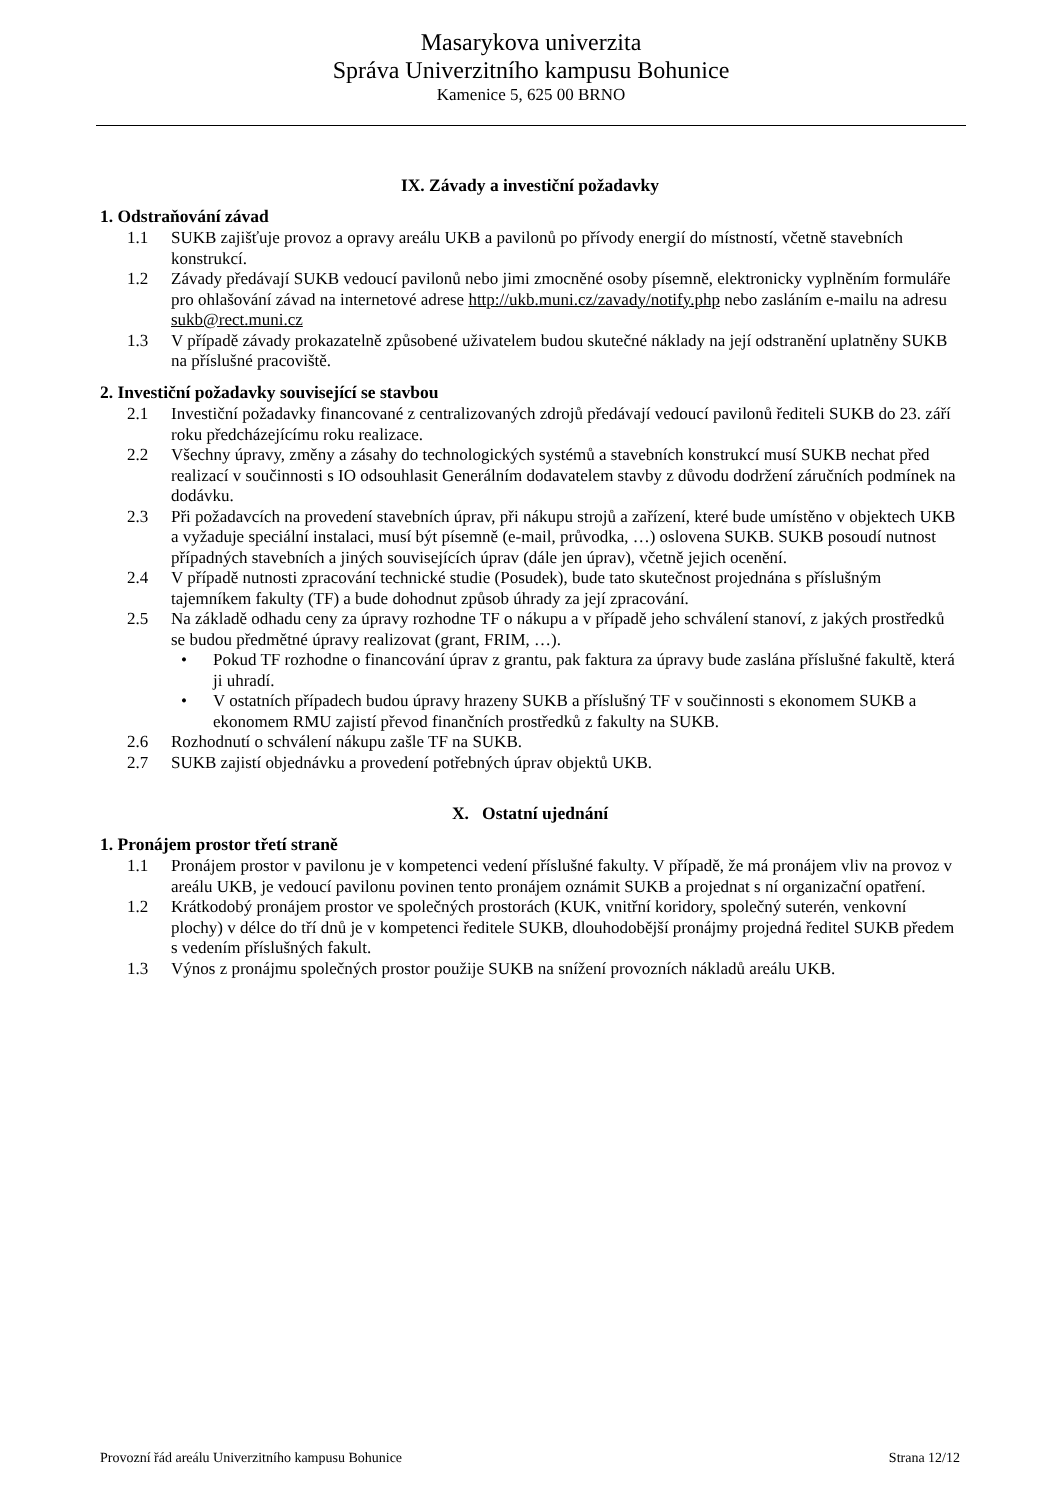Masarykova univerzita
Správa Univerzitního kampusu Bohunice
Kamenice 5, 625 00 BRNO
IX. Závady a investiční požadavky
1. Odstraňování závad
1.1 SUKB zajišťuje provoz a opravy areálu UKB a pavilonů po přívody energií do místností, včetně stavebních konstrukcí.
1.2 Závady předávají SUKB vedoucí pavilonů nebo jimi zmocněné osoby písemně, elektronicky vyplněním formuláře pro ohlašování závad na internetové adrese http://ukb.muni.cz/zavady/notify.php nebo zasláním e-mailu na adresu sukb@rect.muni.cz
1.3 V případě závady prokazatelně způsobené uživatelem budou skutečné náklady na její odstranění uplatněny SUKB na příslušné pracoviště.
2. Investiční požadavky související se stavbou
2.1 Investiční požadavky financované z centralizovaných zdrojů předávají vedoucí pavilonů řediteli SUKB do 23. září roku předcházejícímu roku realizace.
2.2 Všechny úpravy, změny a zásahy do technologických systémů a stavebních konstrukcí musí SUKB nechat před realizací v součinnosti s IO odsouhlasit Generálním dodavatelem stavby z důvodu dodržení záručních podmínek na dodávku.
2.3 Při požadavcích na provedení stavebních úprav, při nákupu strojů a zařízení, které bude umístěno v objektech UKB a vyžaduje speciální instalaci, musí být písemně (e-mail, průvodka, …) oslovena SUKB. SUKB posoudí nutnost případných stavebních a jiných souvisejících úprav (dále jen úprav), včetně jejich ocenění.
2.4 V případě nutnosti zpracování technické studie (Posudek), bude tato skutečnost projednána s příslušným tajemníkem fakulty (TF) a bude dohodnut způsob úhrady za její zpracování.
2.5 Na základě odhadu ceny za úpravy rozhodne TF o nákupu a v případě jeho schválení stanoví, z jakých prostředků se budou předmětné úpravy realizovat (grant, FRIM, …).
• Pokud TF rozhodne o financování úprav z grantu, pak faktura za úpravy bude zaslána příslušné fakultě, která ji uhradí.
• V ostatních případech budou úpravy hrazeny SUKB a příslušný TF v součinnosti s ekonomem SUKB a ekonomem RMU zajistí převod finančních prostředků z fakulty na SUKB.
2.6 Rozhodnutí o schválení nákupu zašle TF na SUKB.
2.7 SUKB zajistí objednávku a provedení potřebných úprav objektů UKB.
X. Ostatní ujednání
1. Pronájem prostor třetí straně
1.1 Pronájem prostor v pavilonu je v kompetenci vedení příslušné fakulty. V případě, že má pronájem vliv na provoz v areálu UKB, je vedoucí pavilonu povinen tento pronájem oznámit SUKB a projednat s ní organizační opatření.
1.2 Krátkodobý pronájem prostor ve společných prostorách (KUK, vnitřní koridory, společný suterén, venkovní plochy) v délce do tří dnů je v kompetenci ředitele SUKB, dlouhodobější pronájmy projedná ředitel SUKB předem s vedením příslušných fakult.
1.3 Výnos z pronájmu společných prostor použije SUKB na snížení provozních nákladů areálu UKB.
Provozní řád areálu Univerzitního kampusu Bohunice Strana 12/12